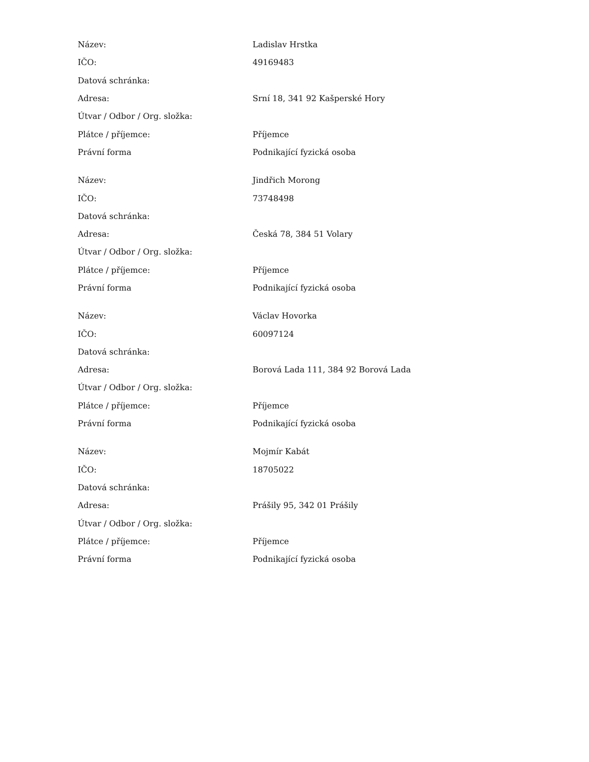| Název: | Ladislav Hrstka |
| IČO: | 49169483 |
| Datová schránka: | |
| Adresa: | Srní 18, 341 92 Kašperské Hory |
| Útvar / Odbor / Org. složka: | |
| Plátce / příjemce: | Příjemce |
| Právní forma | Podnikající fyzická osoba |
| Název: | Jindřich Morong |
| IČO: | 73748498 |
| Datová schránka: | |
| Adresa: | Česká 78, 384 51 Volary |
| Útvar / Odbor / Org. složka: | |
| Plátce / příjemce: | Příjemce |
| Právní forma | Podnikající fyzická osoba |
| Název: | Václav Hovorka |
| IČO: | 60097124 |
| Datová schránka: | |
| Adresa: | Borová Lada 111, 384 92 Borová Lada |
| Útvar / Odbor / Org. složka: | |
| Plátce / příjemce: | Příjemce |
| Právní forma | Podnikající fyzická osoba |
| Název: | Mojmír Kabát |
| IČO: | 18705022 |
| Datová schránka: | |
| Adresa: | Prášily 95, 342 01 Prášily |
| Útvar / Odbor / Org. složka: | |
| Plátce / příjemce: | Příjemce |
| Právní forma | Podnikající fyzická osoba |